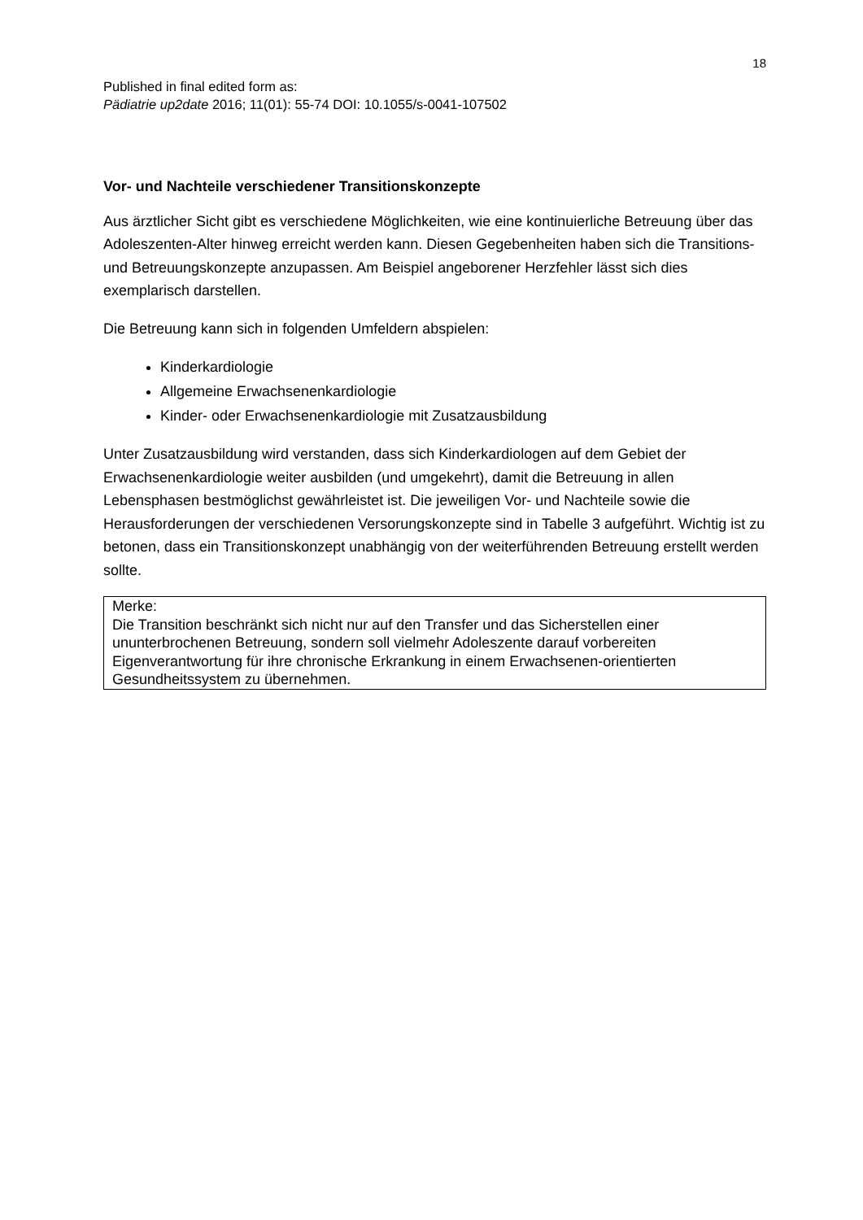18
Published in final edited form as:
Pädiatrie up2date 2016; 11(01): 55-74 DOI: 10.1055/s-0041-107502
Vor- und Nachteile verschiedener Transitionskonzepte
Aus ärztlicher Sicht gibt es verschiedene Möglichkeiten, wie eine kontinuierliche Betreuung über das Adoleszenten-Alter hinweg erreicht werden kann. Diesen Gegebenheiten haben sich die Transitions- und Betreuungskonzepte anzupassen. Am Beispiel angeborener Herzfehler lässt sich dies exemplarisch darstellen.
Die Betreuung kann sich in folgenden Umfeldern abspielen:
Kinderkardiologie
Allgemeine Erwachsenenkardiologie
Kinder- oder Erwachsenenkardiologie mit Zusatzausbildung
Unter Zusatzausbildung wird verstanden, dass sich Kinderkardiologen auf dem Gebiet der Erwachsenenkardiologie weiter ausbilden (und umgekehrt), damit die Betreuung in allen Lebensphasen bestmöglichst gewährleistet ist. Die jeweiligen Vor- und Nachteile sowie die Herausforderungen der verschiedenen Versorungskonzepte sind in Tabelle 3 aufgeführt. Wichtig ist zu betonen, dass ein Transitionskonzept unabhängig von der weiterführenden Betreuung erstellt werden sollte.
Merke:
Die Transition beschränkt sich nicht nur auf den Transfer und das Sicherstellen einer ununterbrochenen Betreuung, sondern soll vielmehr Adoleszente darauf vorbereiten Eigenverantwortung für ihre chronische Erkrankung in einem Erwachsenen-orientierten Gesundheitssystem zu übernehmen.